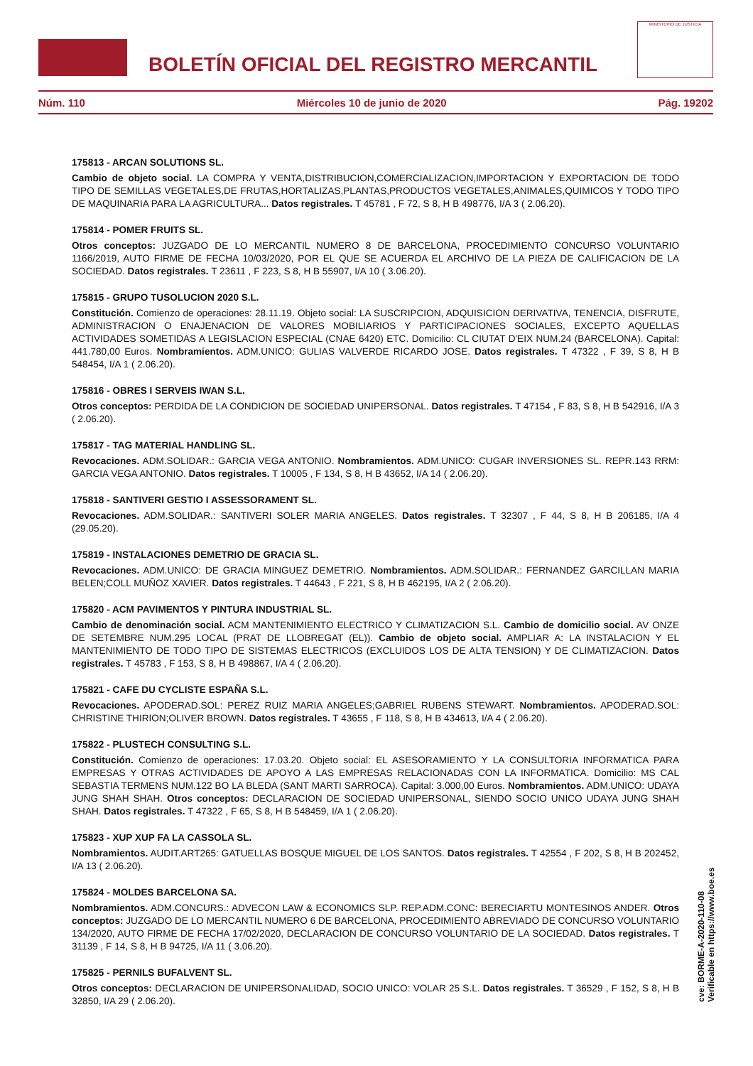BOLETÍN OFICIAL DEL REGISTRO MERCANTIL
MINISTERIO DE JUSTICIA
Núm. 110 Miércoles 10 de junio de 2020 Pág. 19202
175813 - ARCAN SOLUTIONS SL.
Cambio de objeto social. LA COMPRA Y VENTA,DISTRIBUCION,COMERCIALIZACION,IMPORTACION Y EXPORTACION DE TODO TIPO DE SEMILLAS VEGETALES,DE FRUTAS,HORTALIZAS,PLANTAS,PRODUCTOS VEGETALES,ANIMALES,QUIMICOS Y TODO TIPO DE MAQUINARIA PARA LA AGRICULTURA... Datos registrales. T 45781 , F 72, S 8, H B 498776, I/A 3 ( 2.06.20).
175814 - POMER FRUITS SL.
Otros conceptos: JUZGADO DE LO MERCANTIL NUMERO 8 DE BARCELONA, PROCEDIMIENTO CONCURSO VOLUNTARIO 1166/2019, AUTO FIRME DE FECHA 10/03/2020, POR EL QUE SE ACUERDA EL ARCHIVO DE LA PIEZA DE CALIFICACION DE LA SOCIEDAD. Datos registrales. T 23611 , F 223, S 8, H B 55907, I/A 10 ( 3.06.20).
175815 - GRUPO TUSOLUCION 2020 S.L.
Constitución. Comienzo de operaciones: 28.11.19. Objeto social: LA SUSCRIPCION, ADQUISICION DERIVATIVA, TENENCIA, DISFRUTE, ADMINISTRACION O ENAJENACION DE VALORES MOBILIARIOS Y PARTICIPACIONES SOCIALES, EXCEPTO AQUELLAS ACTIVIDADES SOMETIDAS A LEGISLACION ESPECIAL (CNAE 6420) ETC. Domicilio: CL CIUTAT D'EIX NUM.24 (BARCELONA). Capital: 441.780,00 Euros. Nombramientos. ADM.UNICO: GULIAS VALVERDE RICARDO JOSE. Datos registrales. T 47322 , F 39, S 8, H B 548454, I/A 1 ( 2.06.20).
175816 - OBRES I SERVEIS IWAN S.L.
Otros conceptos: PERDIDA DE LA CONDICION DE SOCIEDAD UNIPERSONAL. Datos registrales. T 47154 , F 83, S 8, H B 542916, I/A 3 ( 2.06.20).
175817 - TAG MATERIAL HANDLING SL.
Revocaciones. ADM.SOLIDAR.: GARCIA VEGA ANTONIO. Nombramientos. ADM.UNICO: CUGAR INVERSIONES SL. REPR.143 RRM: GARCIA VEGA ANTONIO. Datos registrales. T 10005 , F 134, S 8, H B 43652, I/A 14 ( 2.06.20).
175818 - SANTIVERI GESTIO I ASSESSORAMENT SL.
Revocaciones. ADM.SOLIDAR.: SANTIVERI SOLER MARIA ANGELES. Datos registrales. T 32307 , F 44, S 8, H B 206185, I/A 4 (29.05.20).
175819 - INSTALACIONES DEMETRIO DE GRACIA SL.
Revocaciones. ADM.UNICO: DE GRACIA MINGUEZ DEMETRIO. Nombramientos. ADM.SOLIDAR.: FERNANDEZ GARCILLAN MARIA BELEN;COLL MUÑOZ XAVIER. Datos registrales. T 44643 , F 221, S 8, H B 462195, I/A 2 ( 2.06.20).
175820 - ACM PAVIMENTOS Y PINTURA INDUSTRIAL SL.
Cambio de denominación social. ACM MANTENIMIENTO ELECTRICO Y CLIMATIZACION S.L. Cambio de domicilio social. AV ONZE DE SETEMBRE NUM.295 LOCAL (PRAT DE LLOBREGAT (EL)). Cambio de objeto social. AMPLIAR A: LA INSTALACION Y EL MANTENIMIENTO DE TODO TIPO DE SISTEMAS ELECTRICOS (EXCLUIDOS LOS DE ALTA TENSION) Y DE CLIMATIZACION. Datos registrales. T 45783 , F 153, S 8, H B 498867, I/A 4 ( 2.06.20).
175821 - CAFE DU CYCLISTE ESPAÑA S.L.
Revocaciones. APODERAD.SOL: PEREZ RUIZ MARIA ANGELES;GABRIEL RUBENS STEWART. Nombramientos. APODERAD.SOL: CHRISTINE THIRION;OLIVER BROWN. Datos registrales. T 43655 , F 118, S 8, H B 434613, I/A 4 ( 2.06.20).
175822 - PLUSTECH CONSULTING S.L.
Constitución. Comienzo de operaciones: 17.03.20. Objeto social: EL ASESORAMIENTO Y LA CONSULTORIA INFORMATICA PARA EMPRESAS Y OTRAS ACTIVIDADES DE APOYO A LAS EMPRESAS RELACIONADAS CON LA INFORMATICA. Domicilio: MS CAL SEBASTIA TERMENS NUM.122 BO LA BLEDA (SANT MARTI SARROCA). Capital: 3.000,00 Euros. Nombramientos. ADM.UNICO: UDAYA JUNG SHAH SHAH. Otros conceptos: DECLARACION DE SOCIEDAD UNIPERSONAL, SIENDO SOCIO UNICO UDAYA JUNG SHAH SHAH. Datos registrales. T 47322 , F 65, S 8, H B 548459, I/A 1 ( 2.06.20).
175823 - XUP XUP FA LA CASSOLA SL.
Nombramientos. AUDIT.ART265: GATUELLAS BOSQUE MIGUEL DE LOS SANTOS. Datos registrales. T 42554 , F 202, S 8, H B 202452, I/A 13 ( 2.06.20).
175824 - MOLDES BARCELONA SA.
Nombramientos. ADM.CONCURS.: ADVECON LAW & ECONOMICS SLP. REP.ADM.CONC: BERECIARTU MONTESINOS ANDER. Otros conceptos: JUZGADO DE LO MERCANTIL NUMERO 6 DE BARCELONA, PROCEDIMIENTO ABREVIADO DE CONCURSO VOLUNTARIO 134/2020, AUTO FIRME DE FECHA 17/02/2020, DECLARACION DE CONCURSO VOLUNTARIO DE LA SOCIEDAD. Datos registrales. T 31139 , F 14, S 8, H B 94725, I/A 11 ( 3.06.20).
175825 - PERNILS BUFALVENT SL.
Otros conceptos: DECLARACION DE UNIPERSONALIDAD, SOCIO UNICO: VOLAR 25 S.L. Datos registrales. T 36529 , F 152, S 8, H B 32850, I/A 29 ( 2.06.20).
cve: BORME-A-2020-110-08
Verificable en https://www.boe.es